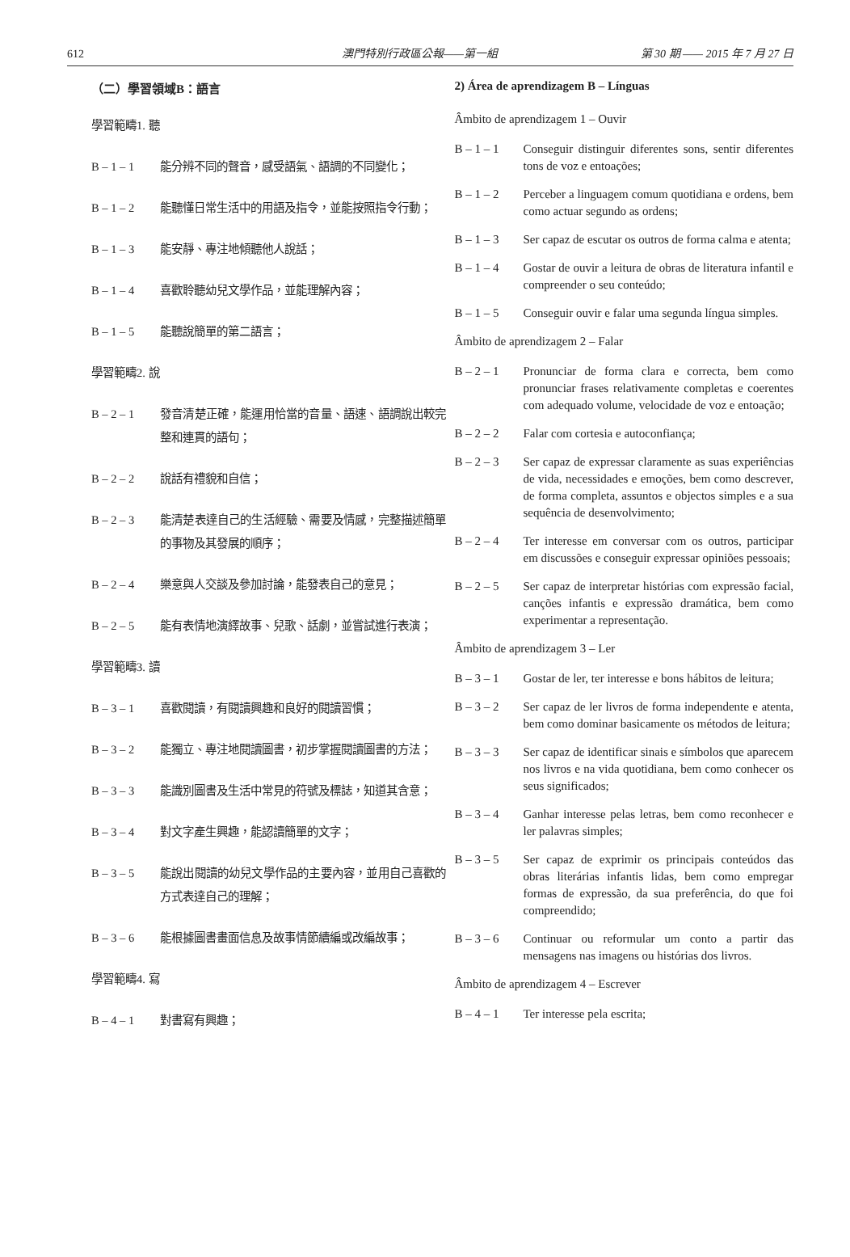612 澳門特別行政區公報——第一組 第 30 期 —— 2015 年 7 月 27 日
（二）學習領域B：語言
學習範疇1. 聽
B – 1 – 1 能分辨不同的聲音，感受語氣、語調的不同變化；
B – 1 – 2 能聽懂日常生活中的用語及指令，並能按照指令行動；
B – 1 – 3 能安靜、專注地傾聽他人說話；
B – 1 – 4 喜歡聆聽幼兒文學作品，並能理解內容；
B – 1 – 5 能聽說簡單的第二語言；
學習範疇2. 說
B – 2 – 1 發音清楚正確，能運用恰當的音量、語速、語調說出較完整和連貫的語句；
B – 2 – 2 說話有禮貌和自信；
B – 2 – 3 能清楚表達自己的生活經驗、需要及情感，完整描述簡單的事物及其發展的順序；
B – 2 – 4 樂意與人交談及參加討論，能發表自己的意見；
B – 2 – 5 能有表情地演繹故事、兒歌、話劇，並嘗試進行表演；
學習範疇3. 讀
B – 3 – 1 喜歡閱讀，有閱讀興趣和良好的閱讀習慣；
B – 3 – 2 能獨立、專注地閱讀圖書，初步掌握閱讀圖書的方法；
B – 3 – 3 能識別圖書及生活中常見的符號及標誌，知道其含意；
B – 3 – 4 對文字產生興趣，能認讀簡單的文字；
B – 3 – 5 能說出閱讀的幼兒文學作品的主要內容，並用自己喜歡的方式表達自己的理解；
B – 3 – 6 能根據圖書畫面信息及故事情節續編或改編故事；
學習範疇4. 寫
B – 4 – 1 對書寫有興趣；
2) Área de aprendizagem B – Línguas
Âmbito de aprendizagem 1 – Ouvir
B – 1 – 1 Conseguir distinguir diferentes sons, sentir diferentes tons de voz e entoações;
B – 1 – 2 Perceber a linguagem comum quotidiana e ordens, bem como actuar segundo as ordens;
B – 1 – 3 Ser capaz de escutar os outros de forma calma e atenta;
B – 1 – 4 Gostar de ouvir a leitura de obras de literatura infantil e compreender o seu conteúdo;
B – 1 – 5 Conseguir ouvir e falar uma segunda língua simples.
Âmbito de aprendizagem 2 – Falar
B – 2 – 1 Pronunciar de forma clara e correcta, bem como pronunciar frases relativamente completas e coerentes com adequado volume, velocidade de voz e entoação;
B – 2 – 2 Falar com cortesia e autoconfiança;
B – 2 – 3 Ser capaz de expressar claramente as suas experiências de vida, necessidades e emoções, bem como descrever, de forma completa, assuntos e objectos simples e a sua sequência de desenvolvimento;
B – 2 – 4 Ter interesse em conversar com os outros, participar em discussões e conseguir expressar opiniões pessoais;
B – 2 – 5 Ser capaz de interpretar histórias com expressão facial, canções infantis e expressão dramática, bem como experimentar a representação.
Âmbito de aprendizagem 3 – Ler
B – 3 – 1 Gostar de ler, ter interesse e bons hábitos de leitura;
B – 3 – 2 Ser capaz de ler livros de forma independente e atenta, bem como dominar basicamente os métodos de leitura;
B – 3 – 3 Ser capaz de identificar sinais e símbolos que aparecem nos livros e na vida quotidiana, bem como conhecer os seus significados;
B – 3 – 4 Ganhar interesse pelas letras, bem como reconhecer e ler palavras simples;
B – 3 – 5 Ser capaz de exprimir os principais conteúdos das obras literárias infantis lidas, bem como empregar formas de expressão, da sua preferência, do que foi compreendido;
B – 3 – 6 Continuar ou reformular um conto a partir das mensagens nas imagens ou histórias dos livros.
Âmbito de aprendizagem 4 – Escrever
B – 4 – 1 Ter interesse pela escrita;